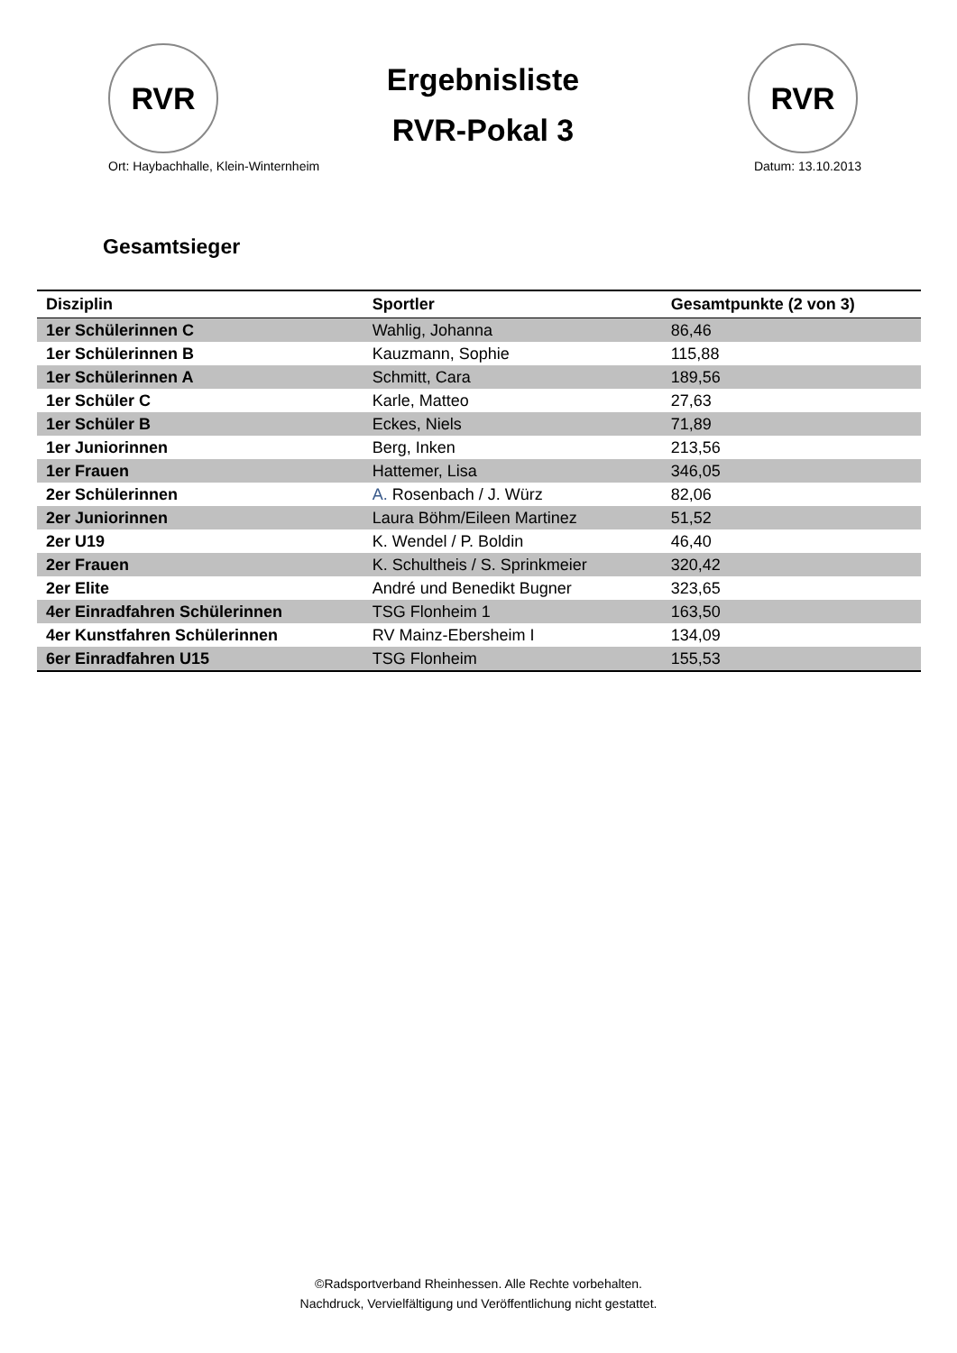RVR
Ergebnisliste
RVR-Pokal 3
RVR
Ort: Haybachhalle, Klein-Winternheim Datum: 13.10.2013
Gesamtsieger
| Disziplin | Sportler | Gesamtpunkte (2 von 3) |
| --- | --- | --- |
| 1er Schülerinnen C | Wahlig, Johanna | 86,46 |
| 1er Schülerinnen B | Kauzmann, Sophie | 115,88 |
| 1er Schülerinnen A | Schmitt, Cara | 189,56 |
| 1er Schüler C | Karle, Matteo | 27,63 |
| 1er Schüler B | Eckes, Niels | 71,89 |
| 1er Juniorinnen | Berg, Inken | 213,56 |
| 1er Frauen | Hattemer, Lisa | 346,05 |
| 2er Schülerinnen | A. Rosenbach / J. Würz | 82,06 |
| 2er Juniorinnen | Laura Böhm/Eileen Martinez | 51,52 |
| 2er U19 | K. Wendel / P. Boldin | 46,40 |
| 2er Frauen | K. Schultheis / S. Sprinkmeier | 320,42 |
| 2er Elite | André und Benedikt Bugner | 323,65 |
| 4er Einradfahren Schülerinnen | TSG Flonheim 1 | 163,50 |
| 4er Kunstfahren Schülerinnen | RV Mainz-Ebersheim I | 134,09 |
| 6er Einradfahren U15 | TSG Flonheim | 155,53 |
©Radsportverband Rheinhessen. Alle Rechte vorbehalten.
Nachdruck, Vervielfältigung und Veröffentlichung nicht gestattet.